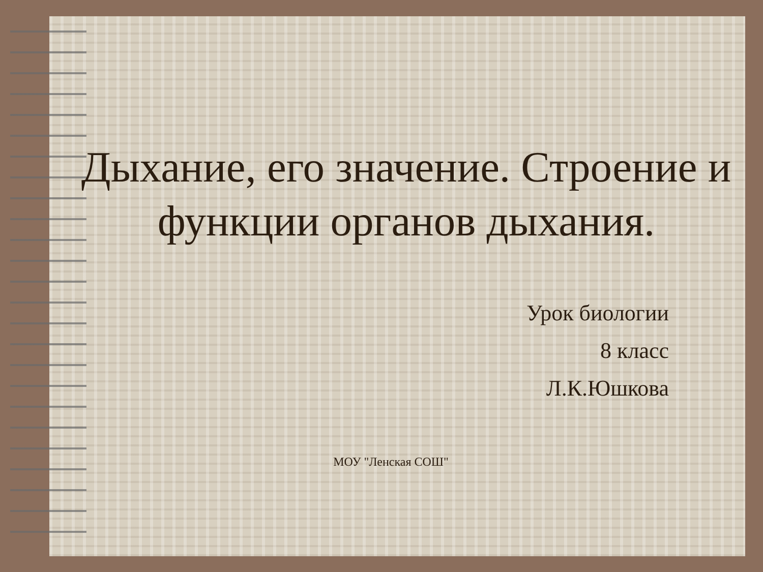Дыхание, его значение. Строение и функции органов дыхания.
Урок биологии
8 класс
Л.К.Юшкова
МОУ "Ленская СОШ"